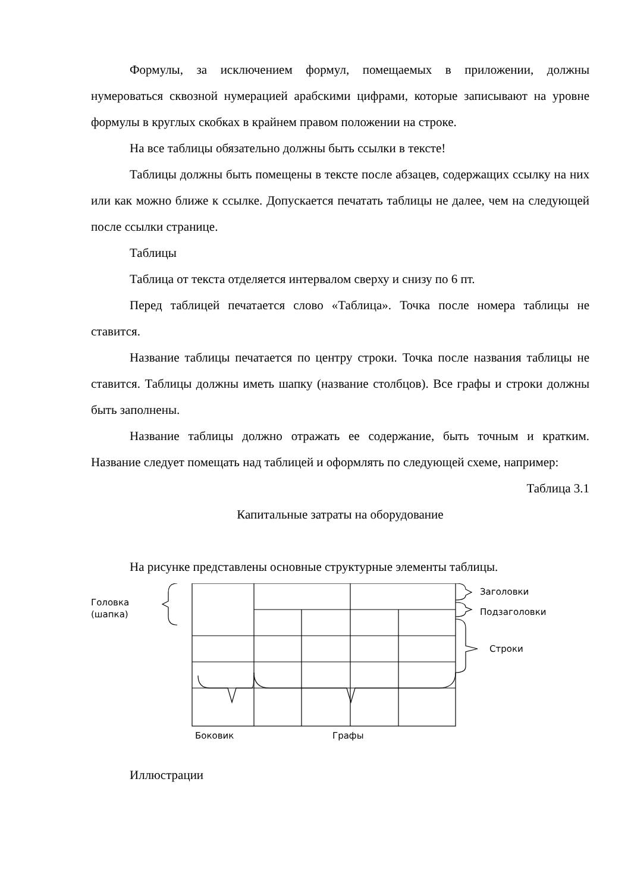Формулы, за исключением формул, помещаемых в приложении, должны нумероваться сквозной нумерацией арабскими цифрами, которые записывают на уровне формулы в круглых скобках в крайнем правом положении на строке.
На все таблицы обязательно должны быть ссылки в тексте!
Таблицы должны быть помещены в тексте после абзацев, содержащих ссылку на них или как можно ближе к ссылке. Допускается печатать таблицы не далее, чем на следующей после ссылки странице.
Таблицы
Таблица от текста отделяется интервалом сверху и снизу по 6 пт.
Перед таблицей печатается слово «Таблица». Точка после номера таблицы не ставится.
Название таблицы печатается по центру строки. Точка после названия таблицы не ставится. Таблицы должны иметь шапку (название столбцов). Все графы и строки должны быть заполнены.
Название таблицы должно отражать ее содержание, быть точным и кратким. Название следует помещать над таблицей и оформлять по следующей схеме, например:
Таблица 3.1
Капитальные затраты на оборудование
На рисунке представлены основные структурные элементы таблицы.
Головка
(шапка)
Заголовки
Подзаголовки
Строки
Боковик Графы
Иллюстрации